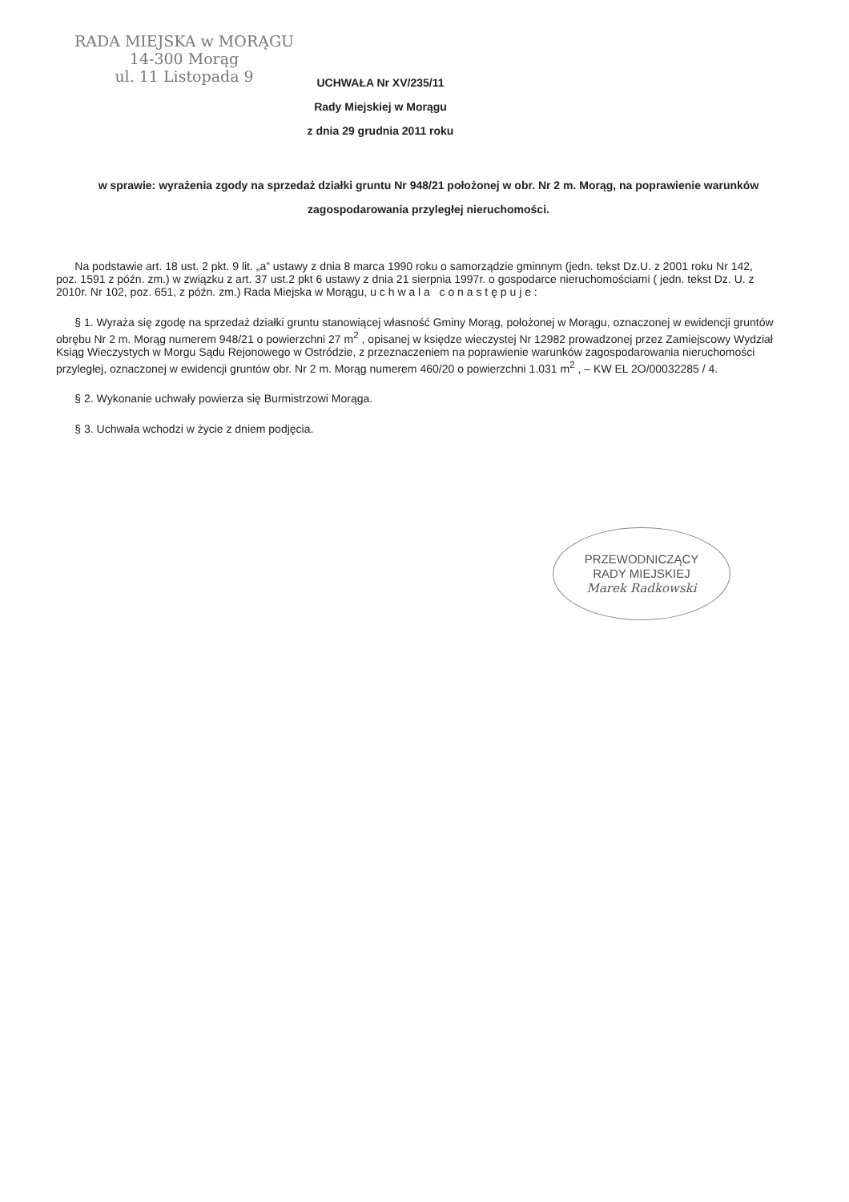RADA MIEJSKA w MORĄGU
14-300 Morąg
ul. 11 Listopada 9
UCHWAŁA Nr XV/235/11
Rady Miejskiej w Morągu
z dnia 29 grudnia 2011 roku
w sprawie: wyrażenia zgody na sprzedaż działki gruntu Nr 948/21 położonej w obr. Nr 2 m. Morąg, na poprawienie warunków zagospodarowania przyległej nieruchomości.
Na podstawie art. 18 ust. 2 pkt. 9 lit. „a” ustawy z dnia 8 marca 1990 roku o samorządzie gminnym (jedn. tekst Dz.U. z 2001 roku Nr 142, poz. 1591 z późn. zm.) w związku z art. 37 ust.2 pkt 6 ustawy z dnia 21 sierpnia 1997r. o gospodarce nieruchomościami ( jedn. tekst Dz. U. z 2010r. Nr 102, poz. 651, z późn. zm.) Rada Miejska w Morągu, u c h w a l a c o n a s t ę p u j e :
§ 1. Wyraża się zgodę na sprzedaż działki gruntu stanowiącej własność Gminy Morąg, położonej w Morągu, oznaczonej w ewidencji gruntów obrębu Nr 2 m. Morąg numerem 948/21 o powierzchni 27 m<sup>2</sup> , opisanej w księdze wieczystej Nr 12982 prowadzonej przez Zamiejscowy Wydział Ksiąg Wieczystych w Morgu Sądu Rejonowego w Ostródzie, z przeznaczeniem na poprawienie warunków zagospodarowania nieruchomości przyległej, oznaczonej w ewidencji gruntów obr. Nr 2 m. Morąg numerem 460/20 o powierzchni 1.031 m<sup>2</sup> , – KW EL 2O/00032285 / 4.
§ 2. Wykonanie uchwały powierza się Burmistrzowi Morąga.
§ 3. Uchwała wchodzi w życie z dniem podjęcia.
PRZEWODNICZĄCY
RADY MIEJSKIEJ
Marek Radkowski